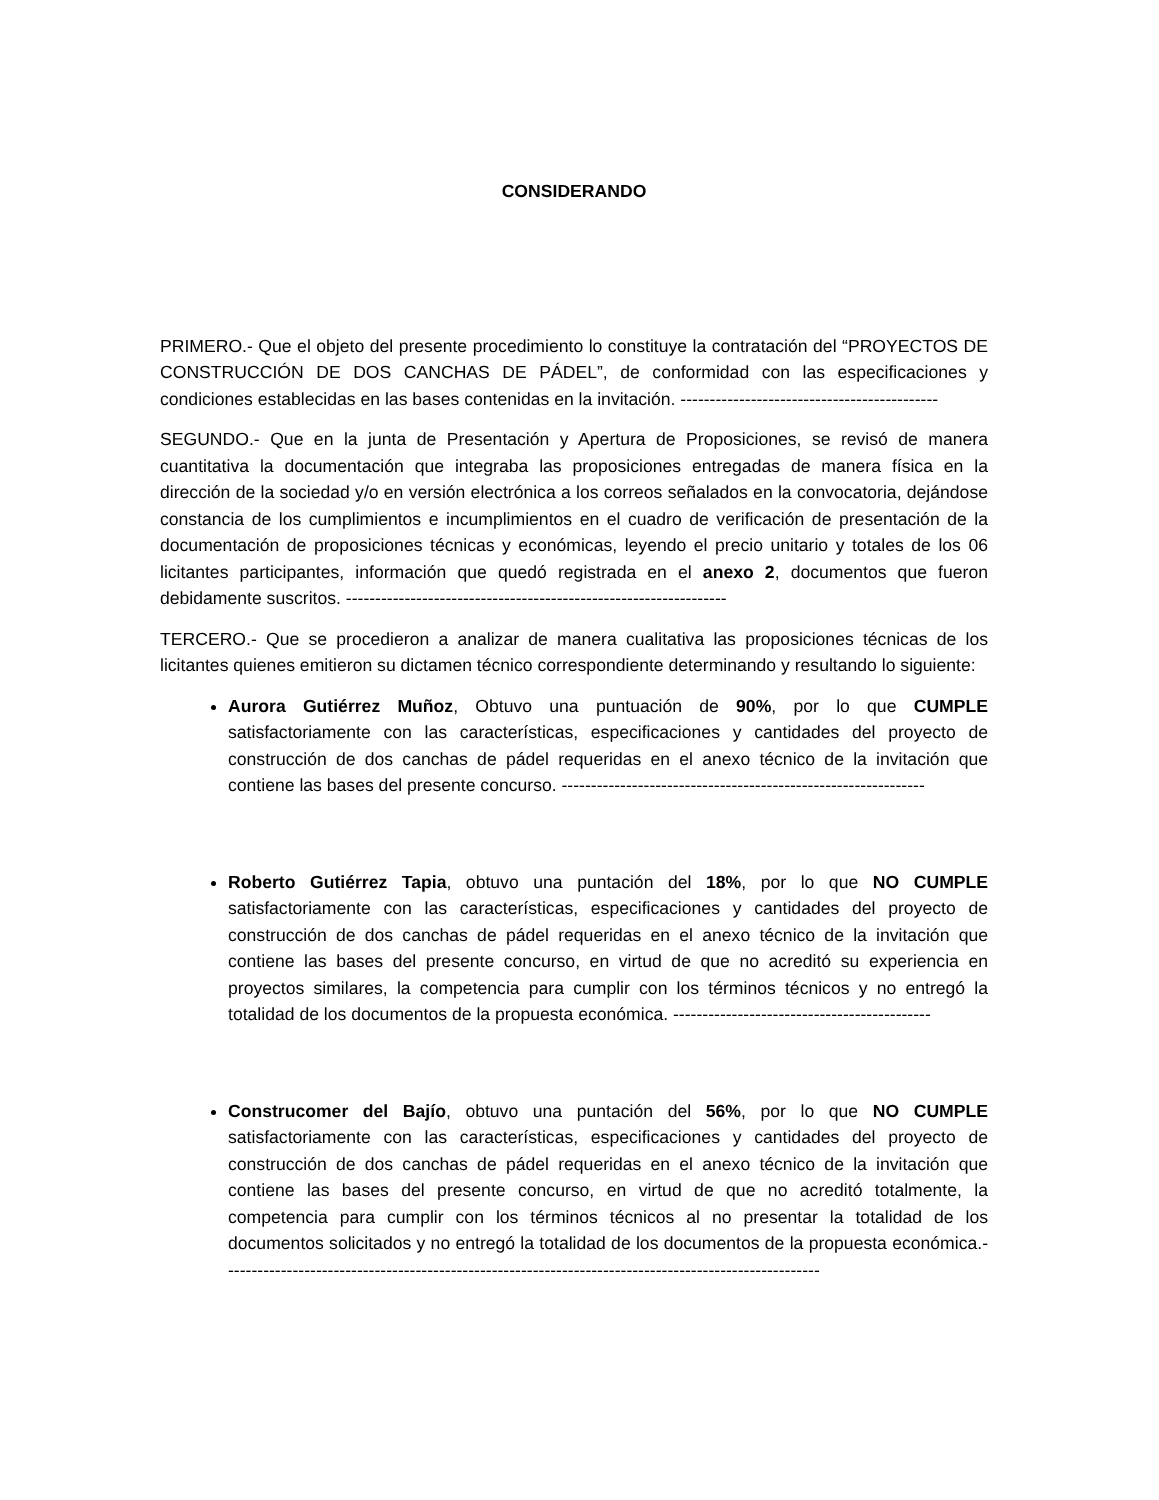CONSIDERANDO
PRIMERO.- Que el objeto del presente procedimiento lo constituye la contratación del “PROYECTOS DE CONSTRUCCIÓN DE DOS CANCHAS DE PÁDEL”, de conformidad con las especificaciones y condiciones establecidas en las bases contenidas en la invitación. --------------------------------------------
SEGUNDO.- Que en la junta de Presentación y Apertura de Proposiciones, se revisó de manera cuantitativa la documentación que integraba las proposiciones entregadas de manera física en la dirección de la sociedad y/o en versión electrónica a los correos señalados en la convocatoria, dejándose constancia de los cumplimientos e incumplimientos en el cuadro de verificación de presentación de la documentación de proposiciones técnicas y económicas, leyendo el precio unitario y totales de los 06 licitantes participantes, información que quedó registrada en el anexo 2, documentos que fueron debidamente suscritos. -----------------------------------------------------------------
TERCERO.- Que se procedieron a analizar de manera cualitativa las proposiciones técnicas de los licitantes quienes emitieron su dictamen técnico correspondiente determinando y resultando lo siguiente:
Aurora Gutiérrez Muñoz, Obtuvo una puntuación de 90%, por lo que CUMPLE satisfactoriamente con las características, especificaciones y cantidades del proyecto de construcción de dos canchas de pádel requeridas en el anexo técnico de la invitación que contiene las bases del presente concurso. --------------------------------------------------------------
Roberto Gutiérrez Tapia, obtuvo una puntación del 18%, por lo que NO CUMPLE satisfactoriamente con las características, especificaciones y cantidades del proyecto de construcción de dos canchas de pádel requeridas en el anexo técnico de la invitación que contiene las bases del presente concurso, en virtud de que no acreditó su experiencia en proyectos similares, la competencia para cumplir con los términos técnicos y no entregó la totalidad de los documentos de la propuesta económica. --------------------------------------------
Construcomer del Bajío, obtuvo una puntación del 56%, por lo que NO CUMPLE satisfactoriamente con las características, especificaciones y cantidades del proyecto de construcción de dos canchas de pádel requeridas en el anexo técnico de la invitación que contiene las bases del presente concurso, en virtud de que no acreditó totalmente, la competencia para cumplir con los términos técnicos al no presentar la totalidad de los documentos solicitados y no entregó la totalidad de los documentos de la propuesta económica.------------------------------------------------------------------------------------------------------